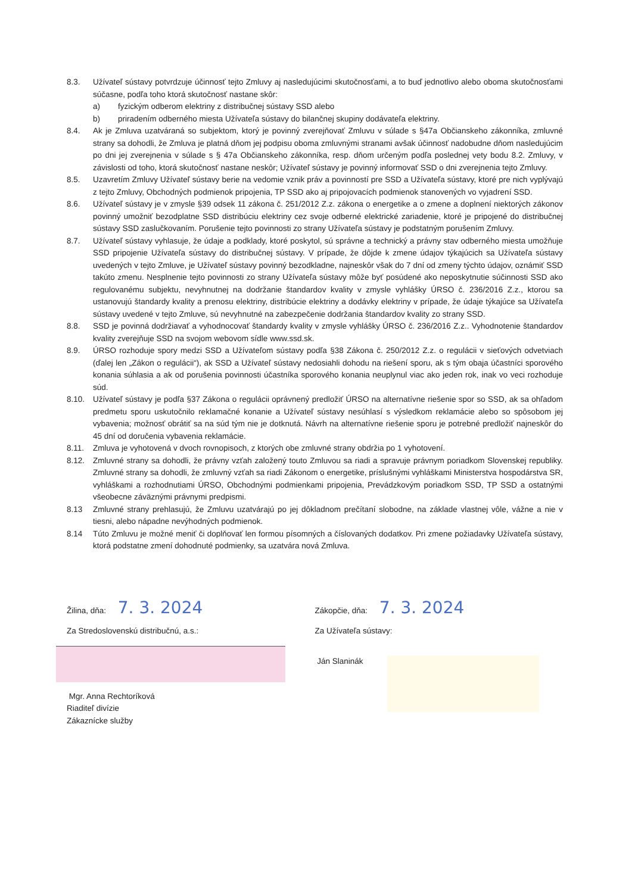8.3. Užívateľ sústavy potvrdzuje účinnosť tejto Zmluvy aj nasledujúcimi skutočnosťami, a to buď jednotlivo alebo oboma skutočnosťami súčasne, podľa toho ktorá skutočnosť nastane skôr:
a) fyzickým odberom elektriny z distribučnej sústavy SSD alebo
b) priradením odberného miesta Užívateľa sústavy do bilančnej skupiny dodávateľa elektriny.
8.4. Ak je Zmluva uzatváraná so subjektom, ktorý je povinný zverejňovať Zmluvu v súlade s §47a Občianskeho zákonníka, zmluvné strany sa dohodli, že Zmluva je platná dňom jej podpisu oboma zmluvnými stranami avšak účinnosť nadobudne dňom nasledujúcim po dni jej zverejnenia v súlade s § 47a Občianskeho zákonníka, resp. dňom určeným podľa poslednej vety bodu 8.2. Zmluvy, v závislosti od toho, ktorá skutočnosť nastane neskôr; Užívateľ sústavy je povinný informovať SSD o dni zverejnenia tejto Zmluvy.
8.5. Uzavretím Zmluvy Užívateľ sústavy berie na vedomie vznik práv a povinností pre SSD a Užívateľa sústavy, ktoré pre nich vyplývajú z tejto Zmluvy, Obchodných podmienok pripojenia, TP SSD ako aj pripojovacích podmienok stanovených vo vyjadrení SSD.
8.6. Užívateľ sústavy je v zmysle §39 odsek 11 zákona č. 251/2012 Z.z. zákona o energetike a o zmene a doplnení niektorých zákonov povinný umožniť bezodplatne SSD distribúciu elektriny cez svoje odberné elektrické zariadenie, ktoré je pripojené do distribučnej sústavy SSD zaslučkovaním. Porušenie tejto povinnosti zo strany Užívateľa sústavy je podstatným porušením Zmluvy.
8.7. Užívateľ sústavy vyhlasuje, že údaje a podklady, ktoré poskytol, sú správne a technický a právny stav odberného miesta umožňuje SSD pripojenie Užívateľa sústavy do distribučnej sústavy. V prípade, že dôjde k zmene údajov týkajúcich sa Užívateľa sústavy uvedených v tejto Zmluve, je Užívateľ sústavy povinný bezodkladne, najneskôr však do 7 dní od zmeny týchto údajov, oznámiť SSD takúto zmenu. Nesplnenie tejto povinnosti zo strany Užívateľa sústavy môže byť posúdené ako neposkytnutie súčinnosti SSD ako regulovanému subjektu, nevyhnutnej na dodržanie štandardov kvality v zmysle vyhlášky ÚRSO č. 236/2016 Z.z., ktorou sa ustanovujú štandardy kvality a prenosu elektriny, distribúcie elektriny a dodávky elektriny v prípade, že údaje týkajúce sa Užívateľa sústavy uvedené v tejto Zmluve, sú nevyhnutné na zabezpečenie dodržania štandardov kvality zo strany SSD.
8.8. SSD je povinná dodržiavať a vyhodnocovať štandardy kvality v zmysle vyhlášky ÚRSO č. 236/2016 Z.z.. Vyhodnotenie štandardov kvality zverejňuje SSD na svojom webovom sídle www.ssd.sk.
8.9. ÚRSO rozhoduje spory medzi SSD a Užívateľom sústavy podľa §38 Zákona č. 250/2012 Z.z. o regulácii v sieťových odvetviach (ďalej len „Zákon o regulácii“), ak SSD a Užívateľ sústavy nedosiahli dohodu na riešení sporu, ak s tým obaja účastníci sporového konania súhlasia a ak od porušenia povinnosti účastníka sporového konania neuplynul viac ako jeden rok, inak vo veci rozhoduje súd.
8.10. Užívateľ sústavy je podľa §37 Zákona o regulácii oprávnený predložiť ÚRSO na alternatívne riešenie spor so SSD, ak sa ohľadom predmetu sporu uskutočnilo reklamačné konanie a Užívateľ sústavy nesúhlasí s výsledkom reklamácie alebo so spôsobom jej vybavenia; možnosť obrátiť sa na súd tým nie je dotknutá. Návrh na alternatívne riešenie sporu je potrebné predložiť najneskôr do 45 dní od doručenia vybavenia reklamácie.
8.11. Zmluva je vyhotovená v dvoch rovnopisoch, z ktorých obe zmluvné strany obdržia po 1 vyhotovení.
8.12. Zmluvné strany sa dohodli, že právny vzťah založený touto Zmluvou sa riadi a spravuje právnym poriadkom Slovenskej republiky. Zmluvné strany sa dohodli, že zmluvný vzťah sa riadi Zákonom o energetike, príslušnými vyhláškami Ministerstva hospodárstva SR, vyhláškami a rozhodnutiami ÚRSO, Obchodnými podmienkami pripojenia, Prevádzkovým poriadkom SSD, TP SSD a ostatnými všeobecne záväznými právnymi predpismi.
8.13 Zmluvné strany prehlasujú, že Zmluvu uzatvárajú po jej dôkladnom prečítaní slobodne, na základe vlastnej vôle, vážne a nie v tiesni, alebo nápadne nevýhodných podmienok.
8.14 Túto Zmluvu je možné meniť či doplňovať len formou písomných a číslovaných dodatkov. Pri zmene požiadavky Užívateľa sústavy, ktorá podstatne zmení dohodnuté podmienky, sa uzatvára nová Zmluva.
Žilina, dňa: 7. 3. 2024
Za Stredoslovenskú distribučnú, a.s.:
Mgr. Anna Rechtoríková
Riaditeľ divízie
Zákaznícke služby
Zákopčie, dňa: 7. 3. 2024
Za Užívateľa sústavy:
Ján Slaninák